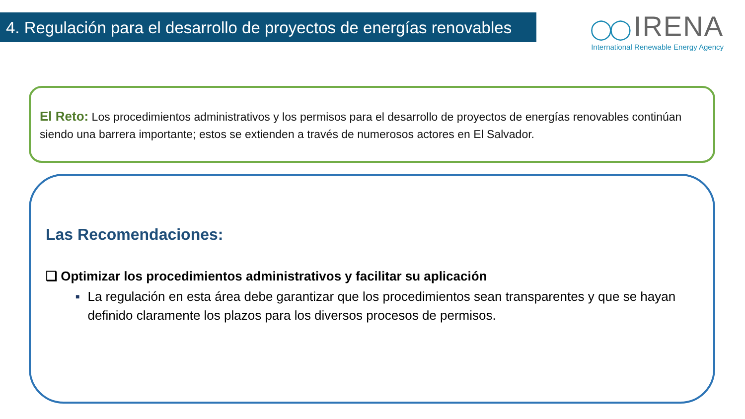4. Regulación para el desarrollo de proyectos de energías renovables
◯◯ IRENA
International Renewable Energy Agency
El Reto: Los procedimientos administrativos y los permisos para el desarrollo de proyectos de energías renovables continúan siendo una barrera importante; estos se extienden a través de numerosos actores en El Salvador.
Las Recomendaciones:
❑ Optimizar los procedimientos administrativos y facilitar su aplicación
■ La regulación en esta área debe garantizar que los procedimientos sean transparentes y que se hayan definido claramente los plazos para los diversos procesos de permisos.